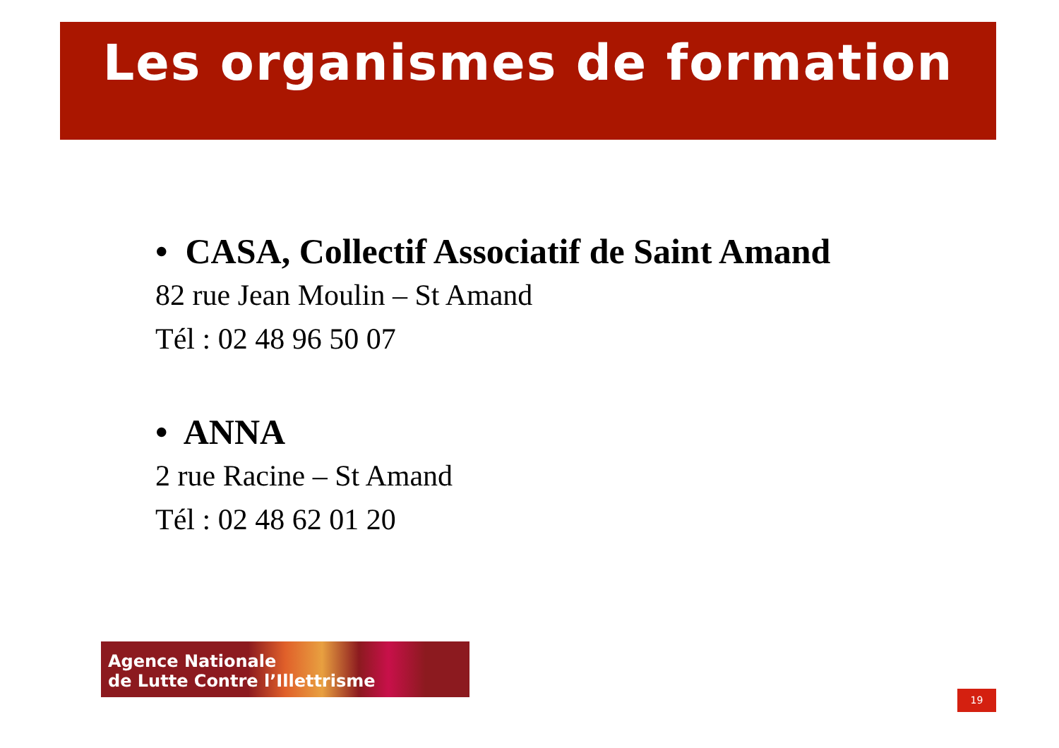Les organismes de formation
• CASA, Collectif Associatif de Saint Amand
82 rue Jean Moulin – St Amand
Tél : 02 48 96 50 07
• ANNA
2 rue Racine – St Amand
Tél : 02 48 62 01 20
Agence Nationale
de Lutte Contre l’Illettrisme
19